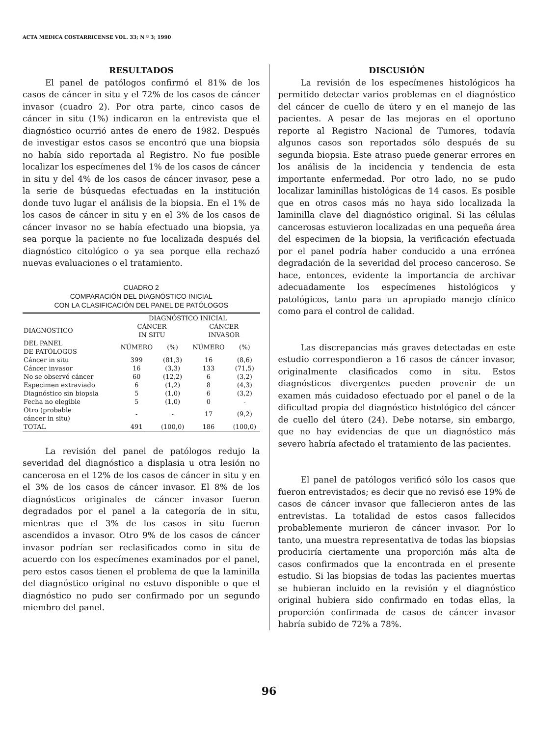ACTA MEDICA COSTARRICENSE VOL. 33; N º 3; 1990
RESULTADOS
El panel de patólogos confirmó el 81% de los casos de cáncer in situ y el 72% de los casos de cáncer invasor (cuadro 2). Por otra parte, cinco casos de cáncer in situ (1%) indicaron en la entrevista que el diagnóstico ocurrió antes de enero de 1982. Después de investigar estos casos se encontró que una biopsia no había sido reportada al Registro. No fue posible localizar los especímenes del 1% de los casos de cáncer in situ y del 4% de los casos de cáncer invasor, pese a la serie de búsquedas efectuadas en la institución donde tuvo lugar el análisis de la biopsia. En el 1% de los casos de cáncer in situ y en el 3% de los casos de cáncer invasor no se había efectuado una biopsia, ya sea porque la paciente no fue localizada después del diagnóstico citológico o ya sea porque ella rechazó nuevas evaluaciones o el tratamiento.
CUADRO 2
COMPARACIÓN DEL DIAGNÓSTICO INICIAL
CON LA CLASIFICACIÓN DEL PANEL DE PATÓLOGOS
| | DIAGNÓSTICO INICIAL | | | |
| --- | --- | --- | --- | --- |
| DIAGNÓSTICO | CÁNCER IN SITU | | CÁNCER INVASOR | |
| DEL PANEL DE PATÓLOGOS | NÚMERO | (%) | NÚMERO | (%) |
| Cáncer in situ | 399 | (81,3) | 16 | (8,6) |
| Cáncer invasor | 16 | (3,3) | 133 | (71,5) |
| No se observó cáncer | 60 | (12,2) | 6 | (3,2) |
| Especimen extraviado | 6 | (1,2) | 8 | (4,3) |
| Diagnóstico sin biopsia | 5 | (1,0) | 6 | (3,2) |
| Fecha no elegible | 5 | (1,0) | 0 | - |
| Otro (probable cáncer in situ) | - | - | 17 | (9,2) |
| TOTAL | 491 | (100,0) | 186 | (100,0) |
La revisión del panel de patólogos redujo la severidad del diagnóstico a displasia u otra lesión no cancerosa en el 12% de los casos de cáncer in situ y en el 3% de los casos de cáncer invasor. El 8% de los diagnósticos originales de cáncer invasor fueron degradados por el panel a la categoría de in situ, mientras que el 3% de los casos in situ fueron ascendidos a invasor. Otro 9% de los casos de cáncer invasor podrían ser reclasificados como in situ de acuerdo con los especímenes examinados por el panel, pero estos casos tienen el problema de que la laminilla del diagnóstico original no estuvo disponible o que el diagnóstico no pudo ser confirmado por un segundo miembro del panel.
DISCUSIÓN
La revisión de los especímenes histológicos ha permitido detectar varios problemas en el diagnóstico del cáncer de cuello de útero y en el manejo de las pacientes. A pesar de las mejoras en el oportuno reporte al Registro Nacional de Tumores, todavía algunos casos son reportados sólo después de su segunda biopsia. Este atraso puede generar errores en los análisis de la incidencia y tendencia de esta importante enfermedad. Por otro lado, no se pudo localizar laminillas histológicas de 14 casos. Es posible que en otros casos más no haya sido localizada la laminilla clave del diagnóstico original. Si las células cancerosas estuvieron localizadas en una pequeña área del especimen de la biopsia, la verificación efectuada por el panel podría haber conducido a una errónea degradación de la severidad del proceso canceroso. Se hace, entonces, evidente la importancia de archivar adecuadamente los especímenes histológicos y patológicos, tanto para un apropiado manejo clínico como para el control de calidad.
Las discrepancias más graves detectadas en este estudio correspondieron a 16 casos de cáncer invasor, originalmente clasificados como in situ. Estos diagnósticos divergentes pueden provenir de un examen más cuidadoso efectuado por el panel o de la dificultad propia del diagnóstico histológico del cáncer de cuello del útero (24). Debe notarse, sin embargo, que no hay evidencias de que un diagnóstico más severo habría afectado el tratamiento de las pacientes.
El panel de patólogos verificó sólo los casos que fueron entrevistados; es decir que no revisó ese 19% de casos de cáncer invasor que fallecieron antes de las entrevistas. La totalidad de estos casos fallecidos probablemente murieron de cáncer invasor. Por lo tanto, una muestra representativa de todas las biopsias produciría ciertamente una proporción más alta de casos confirmados que la encontrada en el presente estudio. Si las biopsias de todas las pacientes muertas se hubieran incluido en la revisión y el diagnóstico original hubiera sido confirmado en todas ellas, la proporción confirmada de casos de cáncer invasor habría subido de 72% a 78%.
96